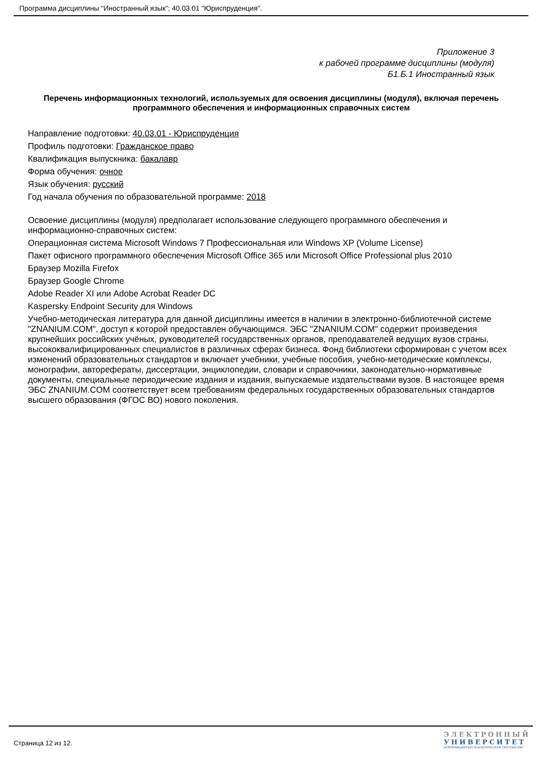Программа дисциплины "Иностранный язык"; 40.03.01 "Юриспруденция".
Приложение 3
к рабочей программе дисциплины (модуля)
Б1.Б.1 Иностранный язык
Перечень информационных технологий, используемых для освоения дисциплины (модуля), включая перечень программного обеспечения и информационных справочных систем
Направление подготовки: 40.03.01 - Юриспруденция
Профиль подготовки: Гражданское право
Квалификация выпускника: бакалавр
Форма обучения: очное
Язык обучения: русский
Год начала обучения по образовательной программе: 2018
Освоение дисциплины (модуля) предполагает использование следующего программного обеспечения и информационно-справочных систем:
Операционная система Microsoft Windows 7 Профессиональная или Windows XP (Volume License)
Пакет офисного программного обеспечения Microsoft Office 365 или Microsoft Office Professional plus 2010
Браузер Mozilla Firefox
Браузер Google Chrome
Adobe Reader XI или Adobe Acrobat Reader DC
Kaspersky Endpoint Security для Windows
Учебно-методическая литература для данной дисциплины имеется в наличии в электронно-библиотечной системе "ZNANIUM.COM", доступ к которой предоставлен обучающимся. ЭБС "ZNANIUM.COM" содержит произведения крупнейших российских учёных, руководителей государственных органов, преподавателей ведущих вузов страны, высококвалифицированных специалистов в различных сферах бизнеса. Фонд библиотеки сформирован с учетом всех изменений образовательных стандартов и включает учебники, учебные пособия, учебно-методические комплексы, монографии, авторефераты, диссертации, энциклопедии, словари и справочники, законодательно-нормативные документы, специальные периодические издания и издания, выпускаемые издательствами вузов. В настоящее время ЭБС ZNANIUM.COM соответствует всем требованиям федеральных государственных образовательных стандартов высшего образования (ФГОС ВО) нового поколения.
Страница 12 из 12.
ЭЛЕКТРОННЫЙ
УНИВЕРСИТЕТ
ИНФОРМАЦИОННО-АНАЛИТИЧЕСКАЯ СИСТЕМА КФУ